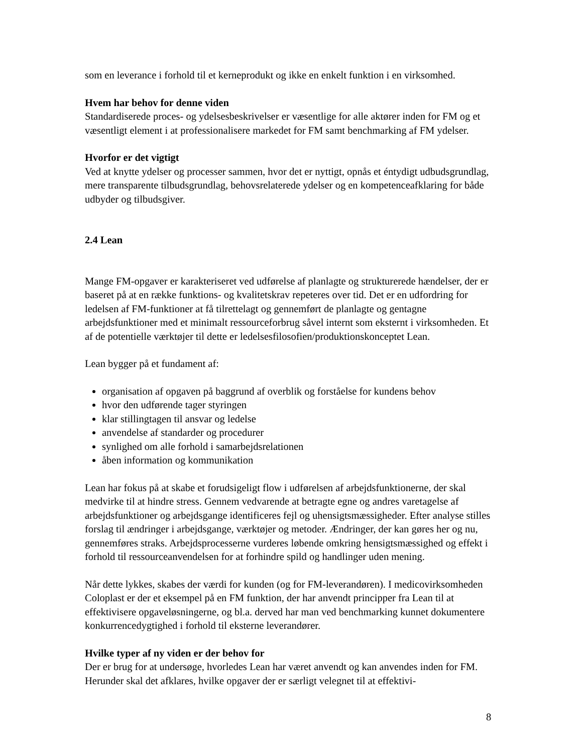som en leverance i forhold til et kerneprodukt og ikke en enkelt funktion i en virksomhed.
Hvem har behov for denne viden
Standardiserede proces- og ydelsesbeskrivelser er væsentlige for alle aktører inden for FM og et væsentligt element i at professionalisere markedet for FM samt benchmarking af FM ydelser.
Hvorfor er det vigtigt
Ved at knytte ydelser og processer sammen, hvor det er nyttigt, opnås et éntydigt udbudsgrundlag, mere transparente tilbudsgrundlag, behovsrelaterede ydelser og en kompetenceafklaring for både udbyder og tilbudsgiver.
2.4 Lean
Mange FM-opgaver er karakteriseret ved udførelse af planlagte og strukturerede hændelser, der er baseret på at en række funktions- og kvalitetskrav repeteres over tid. Det er en udfordring for ledelsen af FM-funktioner at få tilrettelagt og gennemført de planlagte og gentagne arbejdsfunktioner med et minimalt ressourceforbrug såvel internt som eksternt i virksomheden. Et af de potentielle værktøjer til dette er ledelsesfilosofien/produktionskonceptet Lean.
Lean bygger på et fundament af:
organisation af opgaven på baggrund af overblik og forståelse for kundens behov
hvor den udførende tager styringen
klar stillingtagen til ansvar og ledelse
anvendelse af standarder og procedurer
synlighed om alle forhold i samarbejdsrelationen
åben information og kommunikation
Lean har fokus på at skabe et forudsigeligt flow i udførelsen af arbejdsfunktionerne, der skal medvirke til at hindre stress. Gennem vedvarende at betragte egne og andres varetagelse af arbejdsfunktioner og arbejdsgange identificeres fejl og uhensigtsmæssigheder. Efter analyse stilles forslag til ændringer i arbejdsgange, værktøjer og metoder. Ændringer, der kan gøres her og nu, gennemføres straks. Arbejdsprocesserne vurderes løbende omkring hensigtsmæssighed og effekt i forhold til ressourceanvendelsen for at forhindre spild og handlinger uden mening.
Når dette lykkes, skabes der værdi for kunden (og for FM-leverandøren). I medicovirksomheden Coloplast er der et eksempel på en FM funktion, der har anvendt principper fra Lean til at effektivisere opgaveløsningerne, og bl.a. derved har man ved benchmarking kunnet dokumentere konkurrencedygtighed i forhold til eksterne leverandører.
Hvilke typer af ny viden er der behov for
Der er brug for at undersøge, hvorledes Lean har været anvendt og kan anvendes inden for FM. Herunder skal det afklares, hvilke opgaver der er særligt velegnet til at effektivi-
8